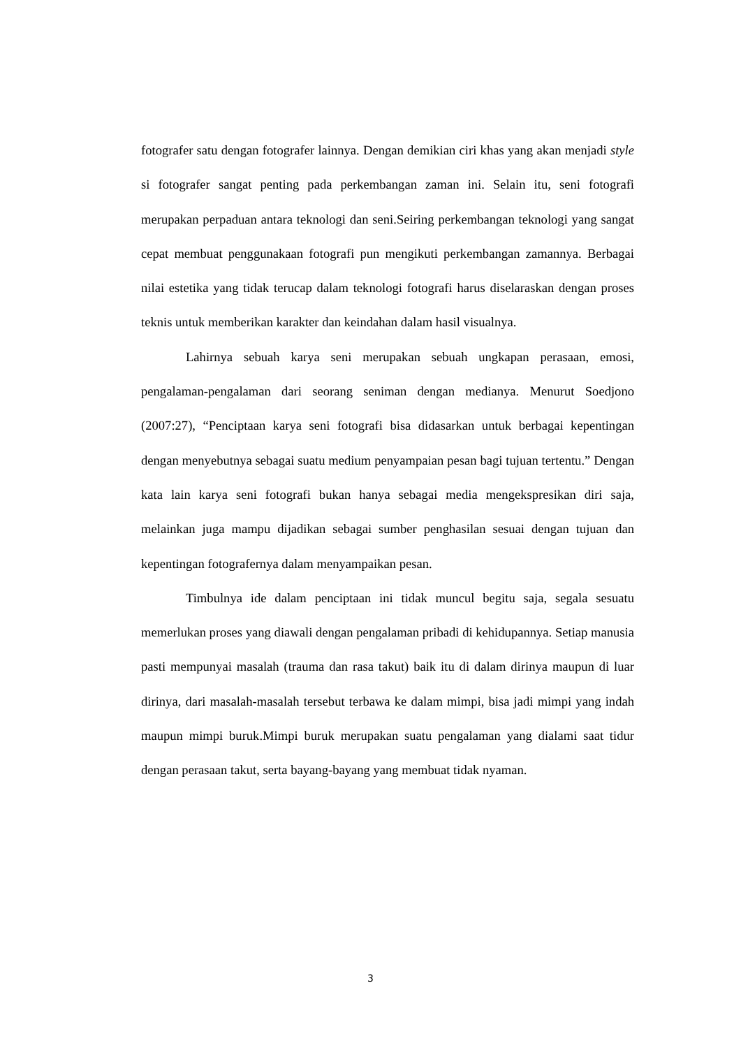fotografer satu dengan fotografer lainnya. Dengan demikian ciri khas yang akan menjadi style si fotografer sangat penting pada perkembangan zaman ini. Selain itu, seni fotografi merupakan perpaduan antara teknologi dan seni.Seiring perkembangan teknologi yang sangat cepat membuat penggunakaan fotografi pun mengikuti perkembangan zamannya. Berbagai nilai estetika yang tidak terucap dalam teknologi fotografi harus diselaraskan dengan proses teknis untuk memberikan karakter dan keindahan dalam hasil visualnya.
Lahirnya sebuah karya seni merupakan sebuah ungkapan perasaan, emosi, pengalaman-pengalaman dari seorang seniman dengan medianya. Menurut Soedjono (2007:27), “Penciptaan karya seni fotografi bisa didasarkan untuk berbagai kepentingan dengan menyebutnya sebagai suatu medium penyampaian pesan bagi tujuan tertentu.” Dengan kata lain karya seni fotografi bukan hanya sebagai media mengekspresikan diri saja, melainkan juga mampu dijadikan sebagai sumber penghasilan sesuai dengan tujuan dan kepentingan fotografernya dalam menyampaikan pesan.
Timbulnya ide dalam penciptaan ini tidak muncul begitu saja, segala sesuatu memerlukan proses yang diawali dengan pengalaman pribadi di kehidupannya. Setiap manusia pasti mempunyai masalah (trauma dan rasa takut) baik itu di dalam dirinya maupun di luar dirinya, dari masalah-masalah tersebut terbawa ke dalam mimpi, bisa jadi mimpi yang indah maupun mimpi buruk.Mimpi buruk merupakan suatu pengalaman yang dialami saat tidur dengan perasaan takut, serta bayang-bayang yang membuat tidak nyaman.
3